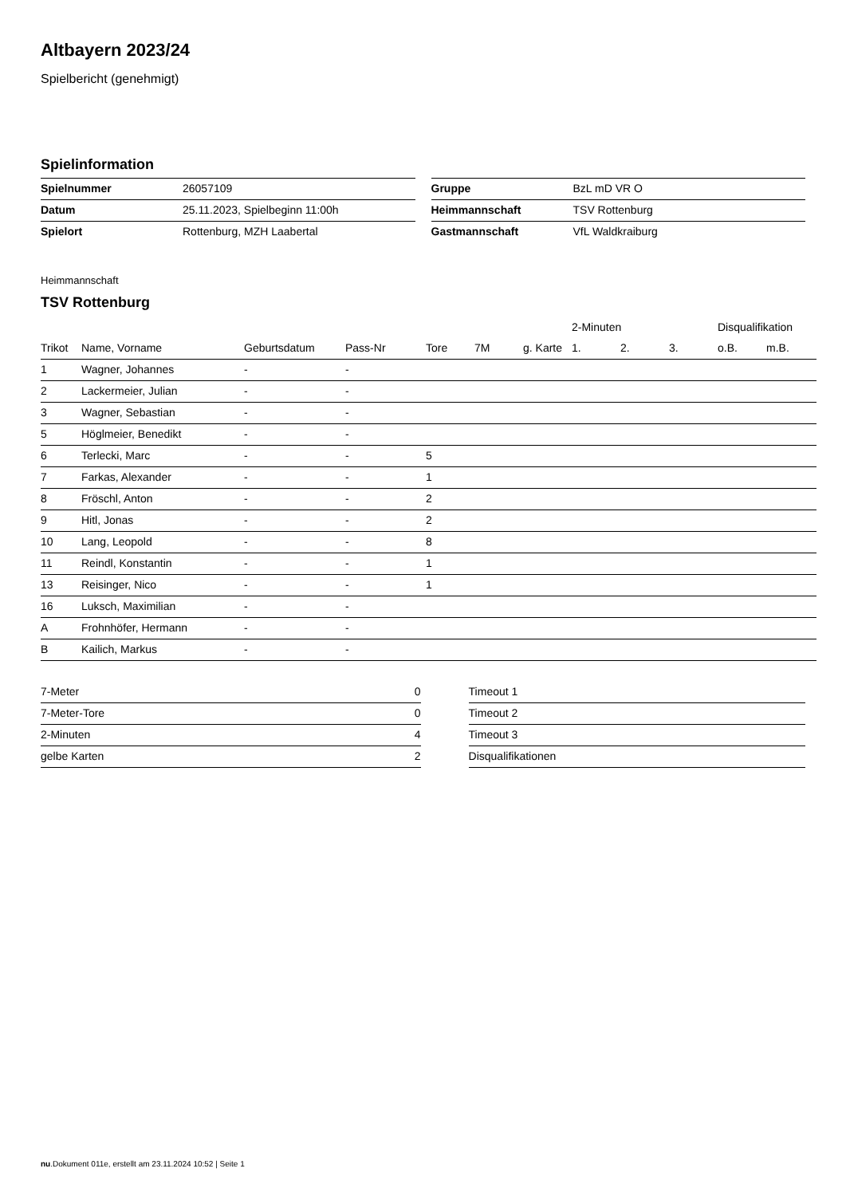Altbayern 2023/24
Spielbericht (genehmigt)
Spielinformation
| Spielnummer | 26057109 |
| Datum | 25.11.2023, Spielbeginn 11:00h |
| Spielort | Rottenburg, MZH Laabertal |
| Gruppe | BzL mD VR O |
| Heimmannschaft | TSV Rottenburg |
| Gastmannschaft | VfL Waldkraiburg |
Heimmannschaft
TSV Rottenburg
| | | | | | | | 2-Minuten | | | Disqualifikation | |
| --- | --- | --- | --- | --- | --- | --- | --- | --- | --- | --- | --- |
| Trikot | Name, Vorname | Geburtsdatum | Pass-Nr | Tore | 7M | g. Karte | 1. | 2. | 3. | o.B. | m.B. |
| 1 | Wagner, Johannes | - | - | | | | | | | | |
| 2 | Lackermeier, Julian | - | - | | | | | | | | |
| 3 | Wagner, Sebastian | - | - | | | | | | | | |
| 5 | Höglmeier, Benedikt | - | - | | | | | | | | |
| 6 | Terlecki, Marc | - | - | 5 | | | | | | | |
| 7 | Farkas, Alexander | - | - | 1 | | | | | | | |
| 8 | Fröschl, Anton | - | - | 2 | | | | | | | |
| 9 | Hitl, Jonas | - | - | 2 | | | | | | | |
| 10 | Lang, Leopold | - | - | 8 | | | | | | | |
| 11 | Reindl, Konstantin | - | - | 1 | | | | | | | |
| 13 | Reisinger, Nico | - | - | 1 | | | | | | | |
| 16 | Luksch, Maximilian | - | - | | | | | | | | |
| A | Frohnhöfer, Hermann | - | - | | | | | | | | |
| B | Kailich, Markus | - | - | | | | | | | | |
| 7-Meter | 0 |
| 7-Meter-Tore | 0 |
| 2-Minuten | 4 |
| gelbe Karten | 2 |
| Timeout 1 |
| Timeout 2 |
| Timeout 3 |
| Disqualifikationen |
nu.Dokument 011e, erstellt am 23.11.2024 10:52 | Seite 1